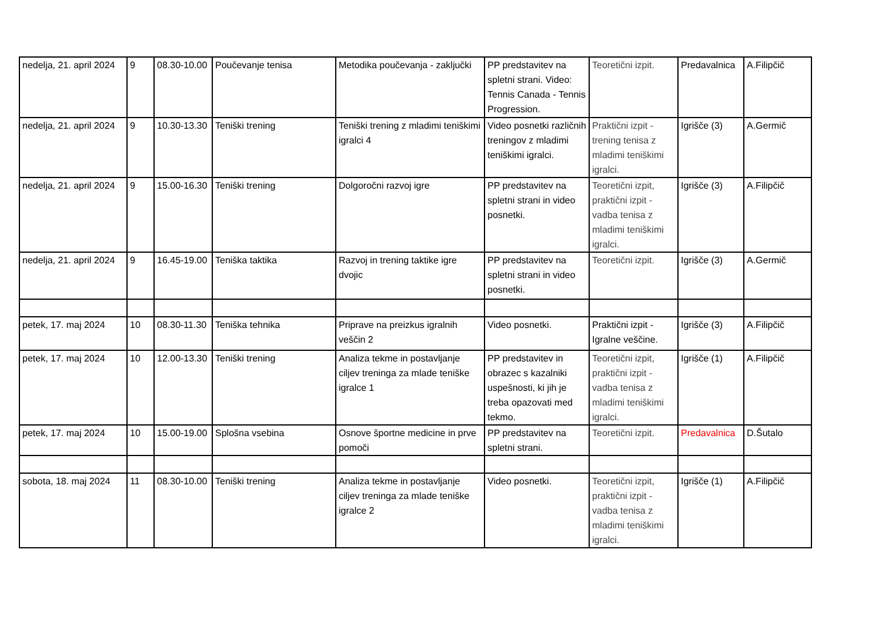| nedelja, 21. april 2024 | 9 | 08.30-10.00 | Poučevanje tenisa | Metodika poučevanja - zaključki | PP predstavitev na spletni strani. Video: Tennis Canada - Tennis Progression. | Teoretični izpit. | Predavalnica | A.Filipčič |
| nedelja, 21. april 2024 | 9 | 10.30-13.30 | Teniški trening | Teniški trening z mladimi teniškimi igralci 4 | Video posnetki različnih treningov z mladimi teniškimi igralci. | Praktični izpit - trening tenisa z mladimi teniškimi igralci. | Igrišče (3) | A.Germič |
| nedelja, 21. april 2024 | 9 | 15.00-16.30 | Teniški trening | Dolgoročni razvoj igre | PP predstavitev na spletni strani in video posnetki. | Teoretični izpit, praktični izpit - vadba tenisa z mladimi teniškimi igralci. | Igrišče (3) | A.Filipčič |
| nedelja, 21. april 2024 | 9 | 16.45-19.00 | Teniška taktika | Razvoj in trening taktike igre dvojic | PP predstavitev na spletni strani in video posnetki. | Teoretični izpit. | Igrišče (3) | A.Germič |
| petek, 17. maj 2024 | 10 | 08.30-11.30 | Teniška tehnika | Priprave na preizkus igralnih veščin 2 | Video posnetki. | Praktični izpit - Igralne veščine. | Igrišče (3) | A.Filipčič |
| petek, 17. maj 2024 | 10 | 12.00-13.30 | Teniški trening | Analiza tekme in postavljanje ciljev treninga za mlade teniške igralce 1 | PP predstavitev in obrazec s kazalniki uspešnosti, ki jih je treba opazovati med tekmo. | Teoretični izpit, praktični izpit - vadba tenisa z mladimi teniškimi igralci. | Igrišče (1) | A.Filipčič |
| petek, 17. maj 2024 | 10 | 15.00-19.00 | Splošna vsebina | Osnove športne medicine in prve pomoči | PP predstavitev na spletni strani. | Teoretični izpit. | Predavalnica | D.Šutalo |
| sobota, 18. maj 2024 | 11 | 08.30-10.00 | Teniški trening | Analiza tekme in postavljanje ciljev treninga za mlade teniške igralce 2 | Video posnetki. | Teoretični izpit, praktični izpit - vadba tenisa z mladimi teniškimi igralci. | Igrišče (1) | A.Filipčič |